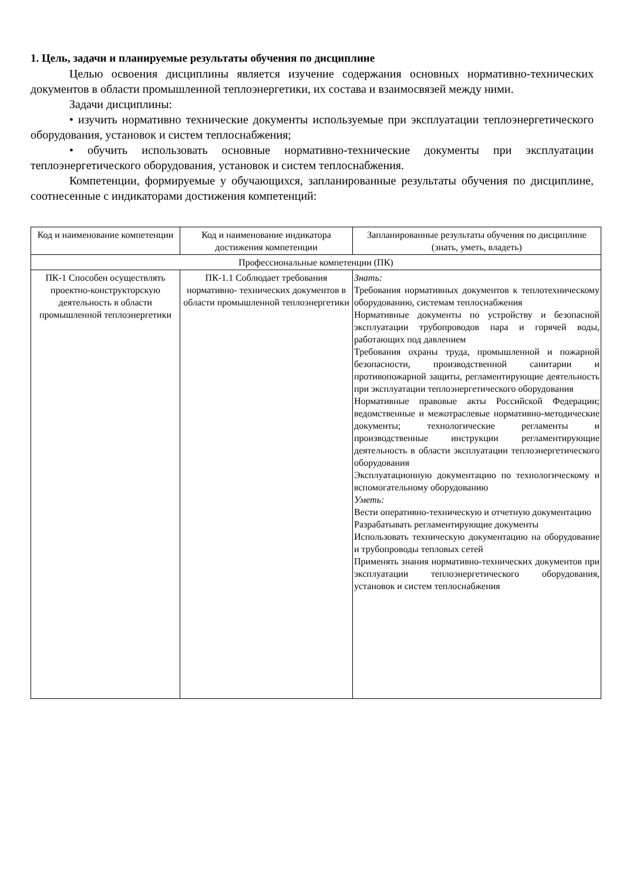1. Цель, задачи и планируемые результаты обучения по дисциплине
Целью освоения дисциплины является изучение содержания основных нормативно-технических документов в области промышленной теплоэнергетики, их состава и взаимосвязей между ними.
Задачи дисциплины:
• изучить нормативно технические документы используемые при эксплуатации теплоэнергетического оборудования, установок и систем теплоснабжения;
• обучить использовать основные нормативно-технические документы при эксплуатации теплоэнергетического оборудования, установок и систем теплоснабжения.
Компетенции, формируемые у обучающихся, запланированные результаты обучения по дисциплине, соотнесенные с индикаторами достижения компетенций:
| Код и наименование компетенции | Код и наименование индикатора достижения компетенции | Запланированные результаты обучения по дисциплине (знать, уметь, владеть) |
| Профессиональные компетенции (ПК) | | |
| ПК-1 Способен осуществлять проектно-конструкторскую деятельность в области промышленной теплоэнергетики | ПК-1.1 Соблюдает требования нормативно- технических документов в области промышленной теплоэнергетики | Знать: Требования нормативных документов к теплотехническому оборудованию, системам теплоснабжения Нормативные документы по устройству и безопасной эксплуатации трубопроводов пара и горячей воды, работающих под давлением Требования охраны труда, промышленной и пожарной безопасности, производственной санитарии и противопожарной защиты, регламентирующие деятельность при эксплуатации теплоэнергетического оборудования Нормативные правовые акты Российской Федерации; ведомственные и межотраслевые нормативно-методические документы; технологические регламенты и производственные инструкции регламентирующие деятельность в области эксплуатации теплоэнергетического оборудования Эксплуатационную документацию по технологическому и вспомогательному оборудованию Уметь: Вести оперативно-техническую и отчетную документацию Разрабатывать регламентирующие документы Использовать техническую документацию на оборудование и трубопроводы тепловых сетей Применять знания нормативно-технических документов при эксплуатации теплоэнергетического оборудования, установок и систем теплоснабжения |